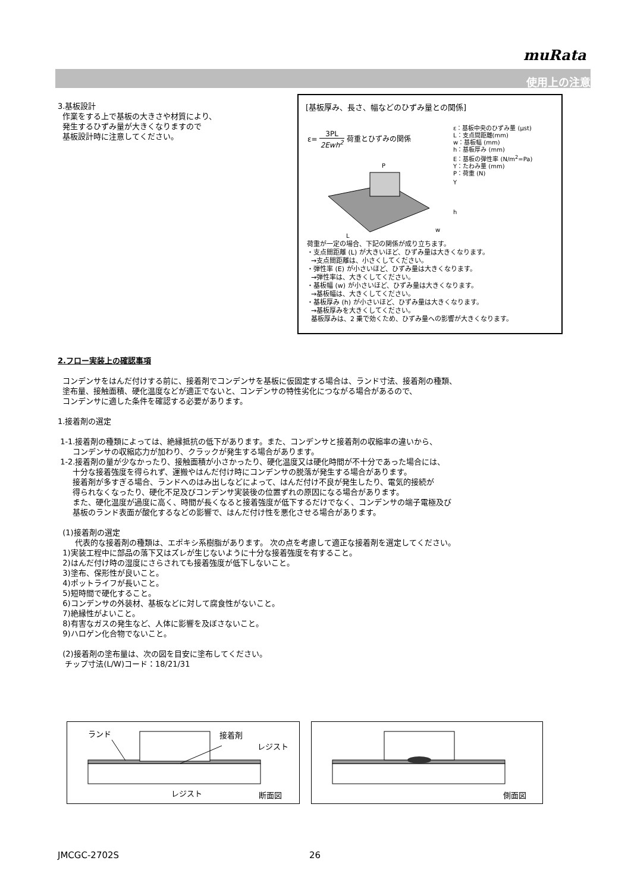muRata
使用上の注意
3.基板設計
作業をする上で基板の大きさや材質により、
発生するひずみ量が大きくなりますので
基板設計時に注意してください。
[基板厚み、長さ、幅などのひずみ量との関係]
ε= 3PL 2Ewh<sup>2</sup> 荷重とひずみの関係
ε：基板中央のひずみ量 (μst)
L：支点間距離(mm)
w：基板幅 (mm)
h：基板厚み (mm)
E：基板の弾性率 (N/m<sup>2</sup>=Pa)
Y：たわみ量 (mm)
P：荷重 (N)
L
w
P
Y
h
荷重が一定の場合、下記の関係が成り立ちます。
・支点間距離 (L) が大きいほど、ひずみ量は大きくなります。
→支点間距離は、小さくしてください。
・弾性率 (E) が小さいほど、ひずみ量は大きくなります。
→弾性率は、大きくしてください。
・基板幅 (w) が小さいほど、ひずみ量は大きくなります。
→基板幅は、大きくしてください。
・基板厚み (h) が小さいほど、ひずみ量は大きくなります。
→基板厚みを大きくしてください。
基板厚みは、2 乗で効くため、ひずみ量への影響が大きくなります。
2.フロー実装上の確認事項
コンデンサをはんだ付けする前に、接着剤でコンデンサを基板に仮固定する場合は、ランド寸法、接着剤の種類、
塗布量、接触面積、硬化温度などが適正でないと、コンデンサの特性劣化につながる場合があるので、
コンデンサに適した条件を確認する必要があります。
1.接着剤の選定
1-1.接着剤の種類によっては、絶縁抵抗の低下があります。また、コンデンサと接着剤の収縮率の違いから、
コンデンサの収縮応力が加わり、クラックが発生する場合があります。
1-2.接着剤の量が少なかったり、接触面積が小さかったり、硬化温度又は硬化時間が不十分であった場合には、
十分な接着強度を得られず、運搬やはんだ付け時にコンデンサの脱落が発生する場合があります。
接着剤が多すぎる場合、ランドへのはみ出しなどによって、はんだ付け不良が発生したり、電気的接続が
得られなくなったり、硬化不足及びコンデンサ実装後の位置ずれの原因になる場合があります。
また、硬化温度が過度に高く、時間が長くなると接着強度が低下するだけでなく、コンデンサの端子電極及び
基板のランド表面が酸化するなどの影響で、はんだ付け性を悪化させる場合があります。
(1)接着剤の選定
代表的な接着剤の種類は、エポキシ系樹脂があります。 次の点を考慮して適正な接着剤を選定してください。
1)実装工程中に部品の落下又はズレが生じないように十分な接着強度を有すること。
2)はんだ付け時の湿度にさらされても接着強度が低下しないこと。
3)塗布、保形性が良いこと。
4)ポットライフが長いこと。
5)短時間で硬化すること。
6)コンデンサの外装材、基板などに対して腐食性がないこと。
7)絶縁性がよいこと。
8)有害なガスの発生など、人体に影響を及ぼさないこと。
9)ハロゲン化合物でないこと。
(2)接着剤の塗布量は、次の図を目安に塗布してください。
チップ寸法(L/W)コード：18/21/31
ランド 接着剤
レジスト
レジスト 断面図
側面図
JMCGC-2702S 26